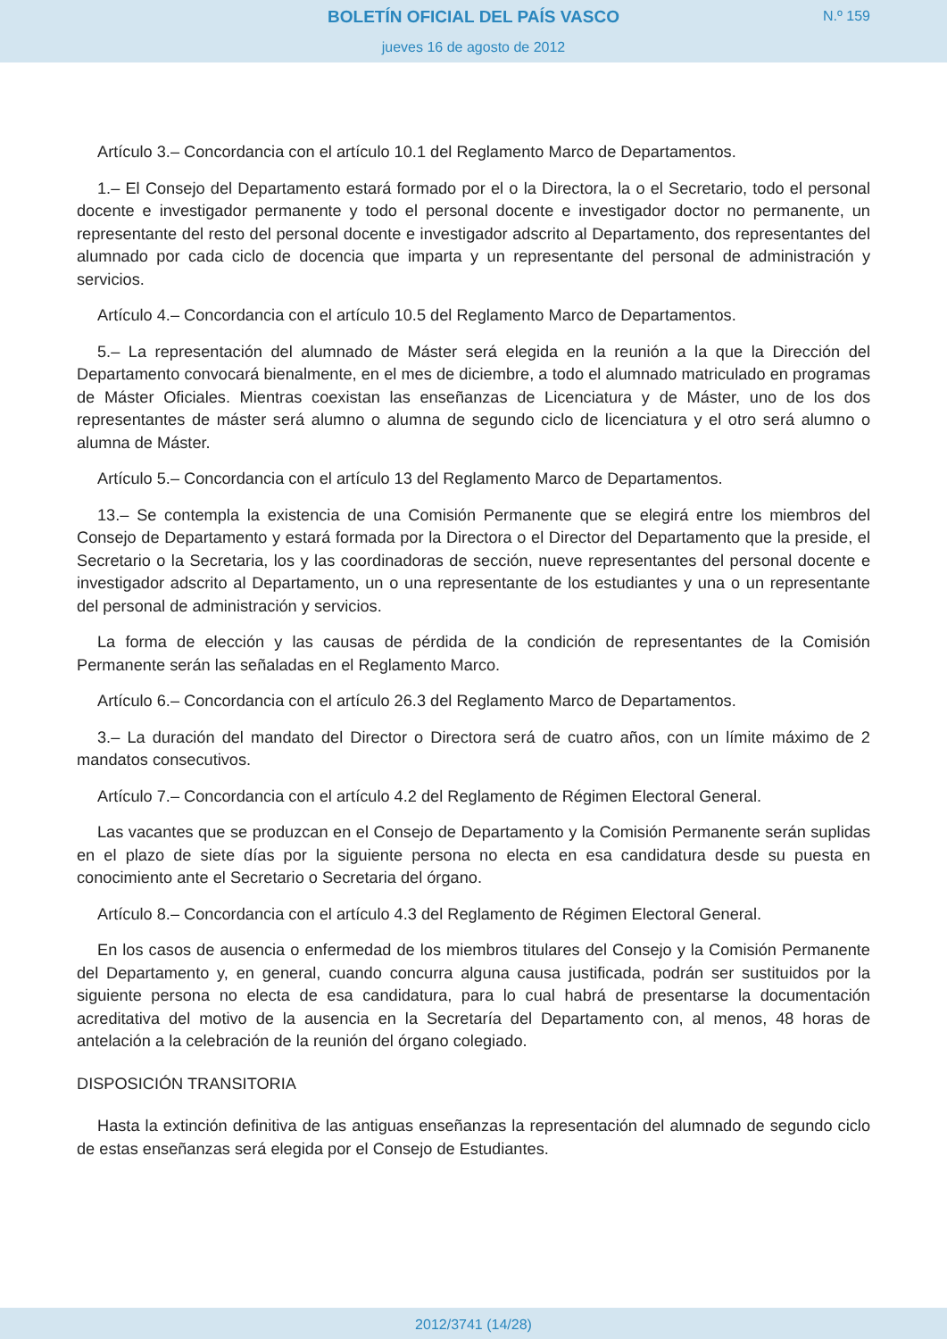BOLETÍN OFICIAL DEL PAÍS VASCO
N.º 159
jueves 16 de agosto de 2012
Artículo 3.– Concordancia con el artículo 10.1 del Reglamento Marco de Departamentos.
1.– El Consejo del Departamento estará formado por el o la Directora, la o el Secretario, todo el personal docente e investigador permanente y todo el personal docente e investigador doctor no permanente, un representante del resto del personal docente e investigador adscrito al Departamento, dos representantes del alumnado por cada ciclo de docencia que imparta y un representante del personal de administración y servicios.
Artículo 4.– Concordancia con el artículo 10.5 del Reglamento Marco de Departamentos.
5.– La representación del alumnado de Máster será elegida en la reunión a la que la Dirección del Departamento convocará bienalmente, en el mes de diciembre, a todo el alumnado matriculado en programas de Máster Oficiales. Mientras coexistan las enseñanzas de Licenciatura y de Máster, uno de los dos representantes de máster será alumno o alumna de segundo ciclo de licenciatura y el otro será alumno o alumna de Máster.
Artículo 5.– Concordancia con el artículo 13 del Reglamento Marco de Departamentos.
13.– Se contempla la existencia de una Comisión Permanente que se elegirá entre los miembros del Consejo de Departamento y estará formada por la Directora o el Director del Departamento que la preside, el Secretario o la Secretaria, los y las coordinadoras de sección, nueve representantes del personal docente e investigador adscrito al Departamento, un o una representante de los estudiantes y una o un representante del personal de administración y servicios.
La forma de elección y las causas de pérdida de la condición de representantes de la Comisión Permanente serán las señaladas en el Reglamento Marco.
Artículo 6.– Concordancia con el artículo 26.3 del Reglamento Marco de Departamentos.
3.– La duración del mandato del Director o Directora será de cuatro años, con un límite máximo de 2 mandatos consecutivos.
Artículo 7.– Concordancia con el artículo 4.2 del Reglamento de Régimen Electoral General.
Las vacantes que se produzcan en el Consejo de Departamento y la Comisión Permanente serán suplidas en el plazo de siete días por la siguiente persona no electa en esa candidatura desde su puesta en conocimiento ante el Secretario o Secretaria del órgano.
Artículo 8.– Concordancia con el artículo 4.3 del Reglamento de Régimen Electoral General.
En los casos de ausencia o enfermedad de los miembros titulares del Consejo y la Comisión Permanente del Departamento y, en general, cuando concurra alguna causa justificada, podrán ser sustituidos por la siguiente persona no electa de esa candidatura, para lo cual habrá de presentarse la documentación acreditativa del motivo de la ausencia en la Secretaría del Departamento con, al menos, 48 horas de antelación a la celebración de la reunión del órgano colegiado.
DISPOSICIÓN TRANSITORIA
Hasta la extinción definitiva de las antiguas enseñanzas la representación del alumnado de segundo ciclo de estas enseñanzas será elegida por el Consejo de Estudiantes.
2012/3741 (14/28)